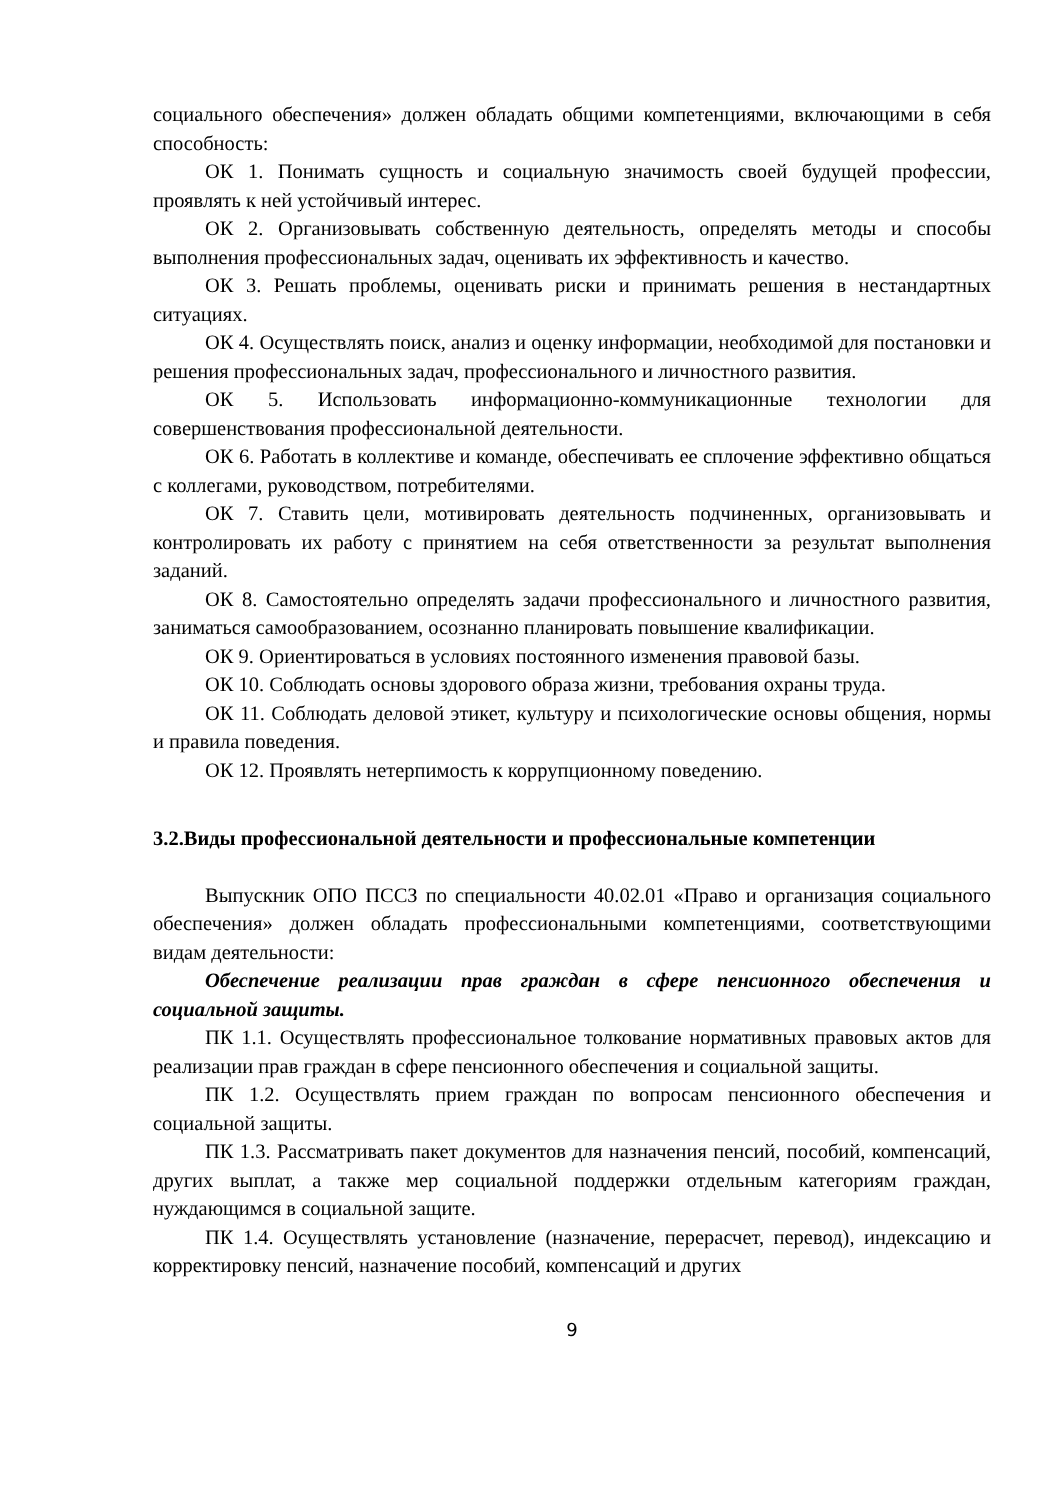социального обеспечения» должен обладать общими компетенциями, включающими в себя способность:
ОК 1. Понимать сущность и социальную значимость своей будущей профессии, проявлять к ней устойчивый интерес.
ОК 2. Организовывать собственную деятельность, определять методы и способы выполнения профессиональных задач, оценивать их эффективность и качество.
ОК 3. Решать проблемы, оценивать риски и принимать решения в нестандартных ситуациях.
ОК 4. Осуществлять поиск, анализ и оценку информации, необходимой для постановки и решения профессиональных задач, профессионального и личностного развития.
ОК 5. Использовать информационно-коммуникационные технологии для совершенствования профессиональной деятельности.
ОК 6. Работать в коллективе и команде, обеспечивать ее сплочение эффективно общаться с коллегами, руководством, потребителями.
ОК 7. Ставить цели, мотивировать деятельность подчиненных, организовывать и контролировать их работу с принятием на себя ответственности за результат выполнения заданий.
ОК 8. Самостоятельно определять задачи профессионального и личностного развития, заниматься самообразованием, осознанно планировать повышение квалификации.
ОК 9. Ориентироваться в условиях постоянного изменения правовой базы.
ОК 10. Соблюдать основы здорового образа жизни, требования охраны труда.
ОК 11. Соблюдать деловой этикет, культуру и психологические основы общения, нормы и правила поведения.
ОК 12. Проявлять нетерпимость к коррупционному поведению.
3.2.Виды профессиональной деятельности и профессиональные компетенции
Выпускник ОПО ПССЗ по специальности 40.02.01 «Право и организация социального обеспечения» должен обладать профессиональными компетенциями, соответствующими видам деятельности:
Обеспечение реализации прав граждан в сфере пенсионного обеспечения и социальной защиты.
ПК 1.1. Осуществлять профессиональное толкование нормативных правовых актов для реализации прав граждан в сфере пенсионного обеспечения и социальной защиты.
ПК 1.2. Осуществлять прием граждан по вопросам пенсионного обеспечения и социальной защиты.
ПК 1.3. Рассматривать пакет документов для назначения пенсий, пособий, компенсаций, других выплат, а также мер социальной поддержки отдельным категориям граждан, нуждающимся в социальной защите.
ПК 1.4. Осуществлять установление (назначение, перерасчет, перевод), индексацию и корректировку пенсий, назначение пособий, компенсаций и других
9